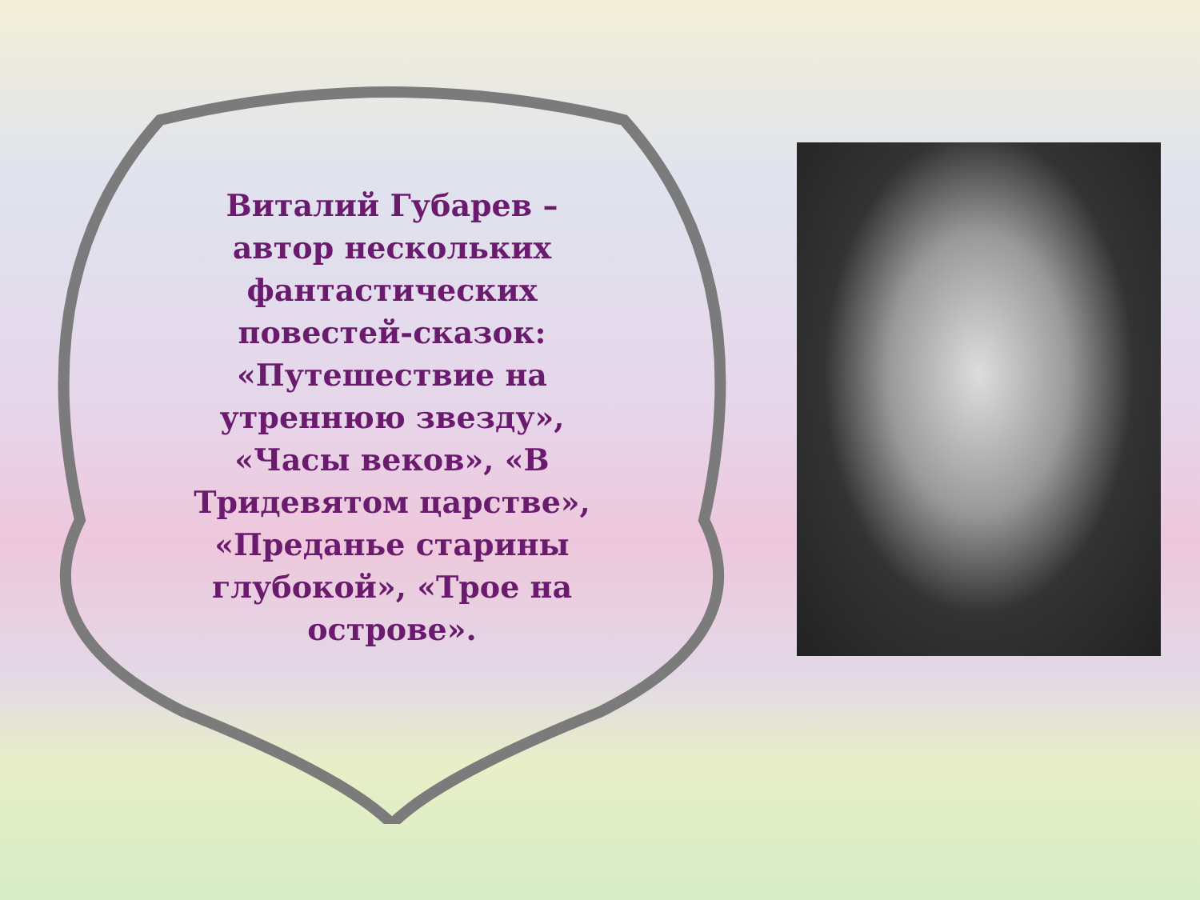Виталий Губарев – автор нескольких фантастических повестей-сказок: «Путешествие на утреннюю звезду», «Часы веков», «В Тридевятом царстве», «Преданье старины глубокой», «Трое на острове».